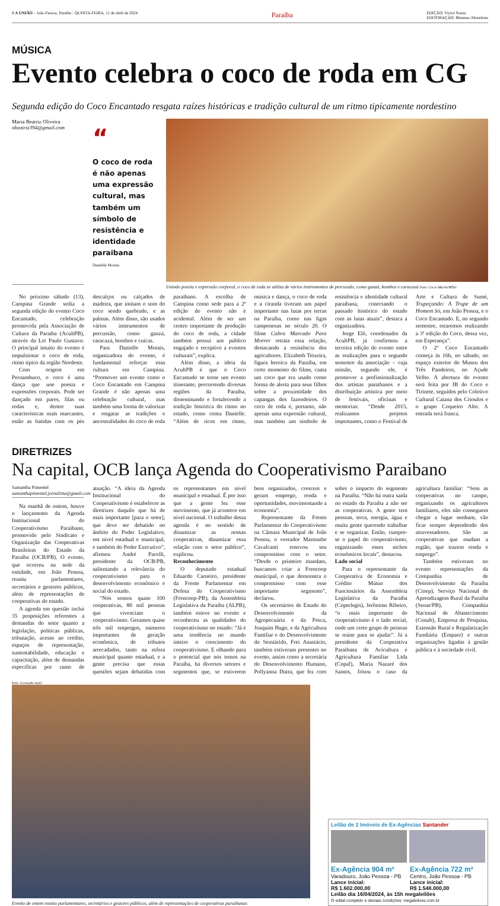8 A UNIÃO – João Pessoa, Paraíba - QUINTA-FEIRA, 11 de abril de 2024 Paraíba EDIÇÃO: Victor Souza
EDITORAÇÃO: Bhrunno Maradona
MÚSICA
Evento celebra o coco de roda em CG
Segunda edição do Coco Encantado resgata raízes históricas e tradição cultural de um ritmo tipicamente nordestino
Maria Beatriz Oliveira
obeatriz394@gmail.com
“
O coco de roda é não apenas uma expressão cultural, mas também um símbolo de resistência e identidade paraibana
Danielle Morais
Unindo poesia e expressão corporal, o coco de roda se utiliza de vários instrumentos de percussão, como ganzá, bombos e caracaxá Foto: Cacio Murilo/MTur
No próximo sábado (13), Campina Grande sedia a segunda edição do evento Coco Encantado, celebração promovida pela Associação de Cultura da Paraíba (AcultPB), através da Lei Paulo Gustavo. O principal intuito do evento é impulsionar o coco de roda, ritmo típico da região Nordeste.
Com origem em Pernambuco, o coco é uma dança que une poesia e expressões corporais. Pode ser dançado em pares, filas ou rodas e, dentre suas características mais marcantes, estão as batidas com os pés descalços ou calçados de madeira, que imitam o som do coco sendo quebrado, e as palmas. Além disso, são usados vários instrumentos de percussão, como ganzá, caracaxá, bombos e cuícas.
Para Danielle Morais, organizadora do evento, é fundamental reforçar essa cultura em Campina. “Promover um evento como o Coco Encantado em Campina Grande é não apenas uma celebração cultural, mas também uma forma de valorizar e resgatar as tradições e ancestralidades do coco de roda paraibano. A escolha de Campina como sede para a 2ª edição do evento não é acidental. Além de ser um centro importante de produção do coco de roda, a cidade também possui um público engajado e receptivo a eventos culturais”, explica.
Além disso, a ideia da AcultPB é que o Coco Encantado se torne um evento itinerante, percorrendo diversas regiões da Paraíba, disseminando e fortalecendo a tradição histórica do ritmo no estado, como conta Danielle. “Além de ricos em ritmo, música e dança, o coco de roda e a ciranda tiveram um papel importante nas lutas por terras na Paraíba, como nas ligas camponesas no século 20. O filme Cabra Marcado Para Morrer retrata essa relação, destacando a resistência dos agricultores. Elizabeth Teixeira, figura heroica da Paraíba, em certo momento do filme, canta um coco que era usado como forma de alerta para seus filhos sobre a proximidade dos capangas dos fazendeiros. O coco de roda é, portanto, não apenas uma expressão cultural, mas também um símbolo de resistência e identidade cultural paraibana, conectando o passado histórico do estado com as lutas atuais”, destaca a organizadora.
Jorge Elô, coordenador da AcultPB, já confirmou a terceira edição do evento entre as realizações para o segundo semestre da associação – cuja missão, segundo ele, é promover a profissionalização dos artistas paraibanos e a distribuição artística por meio de festivais, oficinas e mentorias: “Desde 2015, realizamos projetos importantes, como o Festival de Arte e Cultura de Sumé, Trupeçando: A Trupe de um Homem Só, em João Pessoa, e o Coco Encantado. E, no segundo semestre, estaremos realizando a 3ª edição do Coco, dessa vez, em Esperança”.
O 2º Coco Encantado começa às 16h, no sábado, no espaço exterior do Museu dos Três Pandeiros, no Açude Velho. A abertura do evento será feita por JB do Coco e Tirinete, seguidos pelo Coletivo Cultural Caiana dos Crioulos e o grupo Coqueiro Alto. A entrada será franca.
DIRETRIZES
Na capital, OCB lança Agenda do Cooperativismo Paraibano
Samantha Pimentel
samanthapimentel.jornalista@gmail.com
Na manhã de ontem, houve o lançamento da Agenda Institucional do Cooperativismo Paraibano, promovido pelo Sindicato e Organização das Cooperativas Brasileiras do Estado da Paraíba (OCB/PB). O evento, que ocorreu na sede da entidade, em João Pessoa, reuniu parlamentares, secretários e gestores públicos, além de representações de cooperativas do estado.
A agenda em questão inclui 35 proposições referentes a demandas do setor quanto a legislação, políticas públicas, tributação, acesso ao crédito, espaços de representação, sustentabilidade, educação e capacitação, além de demandas específicas por ramo de atuação. “A ideia da Agenda Institucional do Cooperativismo é estabelecer as diretrizes daquilo que há de mais importante [para o setor], que deve ser debatido no âmbito do Poder Legislativo, em nível estadual e municipal, e também do Poder Executivo”, afirmou André Pacelli, presidente da OCB/PB, salientando a relevância do cooperativismo para o desenvolvimento econômico e social do estado.
“Nós somos quase 100 cooperativas, 80 mil pessoas que vivenciam o cooperativismo. Geramos quase três mil empregos, números importantes de geração econômica, de tributos arrecadados, tanto na esfera municipal quanto estadual, e a gente precisa que essas questões sejam debatidas com os representantes em nível municipal e estadual. É por isso que a gente fez esse movimento, que já acontece em nível nacional. O trabalho dessa agenda é no sentido de dinamizar as nossas cooperativas, dinamizar essa relação com o setor público”, explicou.
Reconhecimento
O deputado estadual Eduardo Carneiro, presidente da Frente Parlamentar em Defesa do Cooperativismo (Frencoop-PB), da Assembleia Legislativa da Paraíba (ALPB), também esteve no evento e reconheceu as qualidades do cooperativismo no estado: “Já é uma tendência no mundo inteiro o crescimento do cooperativismo. E olhando para o potencial que nós temos na Paraíba, há diversos setores e segmentos que, se estiverem bem organizados, crescem e geram emprego, renda e oportunidades, movimentando a economia”.
Representante da Frente Parlamentar do Cooperativismo na Câmara Municipal de João Pessoa, o vereador Marmuthe Cavalcanti renovou seu compromisso com o setor. “Desde o primeiro mandato, buscamos criar a Frencoop municipal, o que demonstra o compromisso com esse importante segmento”, declarou.
Os secretários de Estado do Desenvolvimento da Agropecuária e da Pesca, Joaquim Hugo, e da Agricultura Familiar e do Desenvolvimento do Semiárido, Frei Anastácio, também estiveram presentes no evento, assim como a secretária do Desenvolvimento Humano, Pollyanna Dutra, que fez coro sobre o impacto do segmento na Paraíba. “Não há outra saída no estado da Paraíba a não ser as cooperativas. A gente tem pessoas, terra, energia, água e muita gente querendo trabalhar e se organizar. Então, cumpre-se o papel do cooperativismo, organizando esses nichos econômicos locais”, destacou.
Lado social
Para o representante da Cooperativa de Economia e Crédito Mútuo dos Funcionários da Assembleia Legislativa da Paraíba (Coperlegis), Jerônimo Ribeiro, “o mais importante do cooperativismo é o lado social, onde um certo grupo de pessoas se reúne para se ajudar”. Já a presidente da Cooperativa Paraibana de Avicultura e Agricultura Familiar Ltda (Copaf), Maria Nazaré dos Santos, frisou o caso da agricultura familiar: “Sem as cooperativas no campo, organizando os agricultores familiares, eles não conseguem chegar a lugar nenhum, vão ficar sempre dependendo dos atravessadores. São as cooperativas que mudam a região, que trazem renda e emprego”.
Também estiveram no evento representações da Companhia de Desenvolvimento da Paraíba (Cinep), Serviço Nacional de Aprendizagem Rural da Paraíba (Senar/PB), Companhia Nacional de Abastecimento (Conab), Empresa de Pesquisa, Extensão Rural e Regularização Fundiária (Empaer) e outras organizações ligadas à gestão pública e à sociedade civil.
Foto: Leonardo Ariel
Evento de ontem reuniu parlamentares, secretários e gestores públicos, além de representações de cooperativas paraibanas
Leilão de 2 Imóveis de Ex-Agências Santander
Ex-Agência 904 m²
Varadouro, João Pessoa - PB
Lance inicial:
R$ 1.602.000,00
Ex-Agência 722 m²
Centro, João Pessoa - PB
Lance inicial:
R$ 1.548.000,00
Leilão dia 16/04/2024, às 15h megaleilões
O edital completo e demais condições: megaleiloes.com.br